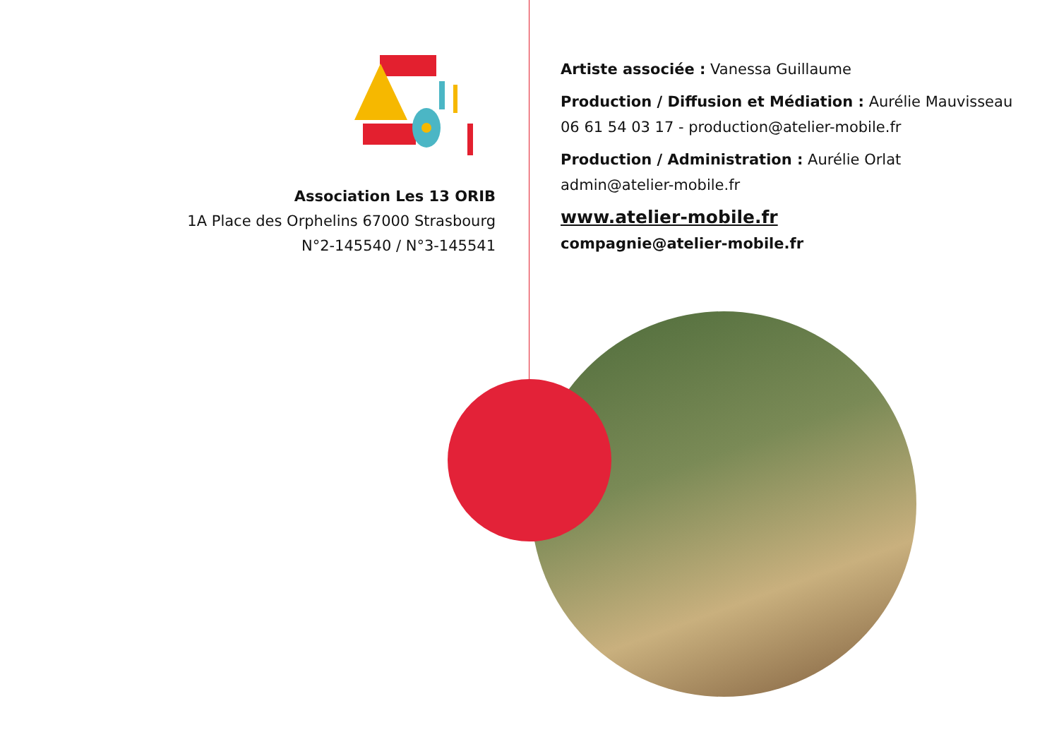Association Les 13 ORIB
1A Place des Orphelins 67000 Strasbourg
N°2-145540 / N°3-145541
Artiste associée : Vanessa Guillaume
Production / Diffusion et Médiation : Aurélie Mauvisseau
06 61 54 03 17 - production@atelier-mobile.fr
Production / Administration : Aurélie Orlat
admin@atelier-mobile.fr
www.atelier-mobile.fr
compagnie@atelier-mobile.fr